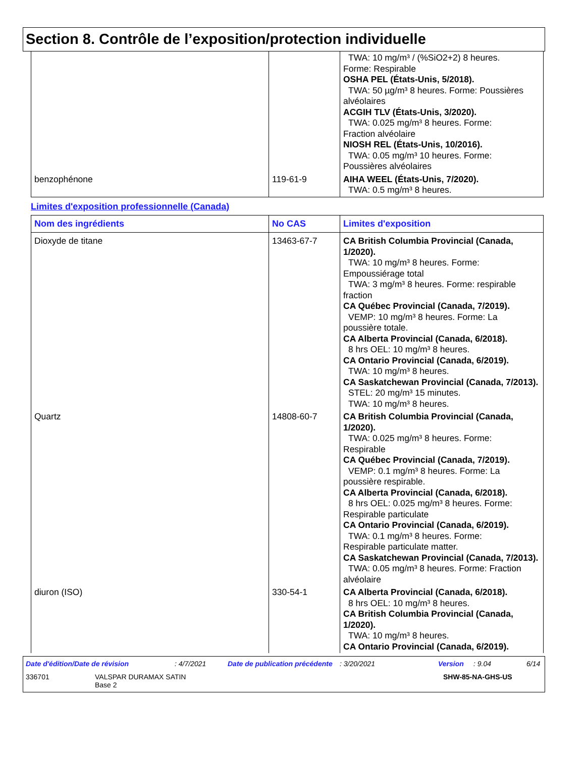Section 8. Contrôle de l’exposition/protection individuelle
| | | TWA: 10 mg/m³ / (%SiO2+2) 8 heures. Forme: Respirable OSHA PEL (États-Unis, 5/2018). TWA: 50 µg/m³ 8 heures. Forme: Poussières alvéolaires ACGIH TLV (États-Unis, 3/2020). TWA: 0.025 mg/m³ 8 heures. Forme: Fraction alvéolaire NIOSH REL (États-Unis, 10/2016). TWA: 0.05 mg/m³ 10 heures. Forme: Poussières alvéolaires |
| benzophénone | 119-61-9 | AIHA WEEL (États-Unis, 7/2020). TWA: 0.5 mg/m³ 8 heures. |
Limites d'exposition professionnelle (Canada)
| Nom des ingrédients | No CAS | Limites d'exposition |
| --- | --- | --- |
| Dioxyde de titane | 13463-67-7 | CA British Columbia Provincial (Canada, 1/2020). TWA: 10 mg/m³ 8 heures. Forme: Empoussiérage total TWA: 3 mg/m³ 8 heures. Forme: respirable fraction CA Québec Provincial (Canada, 7/2019). VEMP: 10 mg/m³ 8 heures. Forme: La poussière totale. CA Alberta Provincial (Canada, 6/2018). 8 hrs OEL: 10 mg/m³ 8 heures. CA Ontario Provincial (Canada, 6/2019). TWA: 10 mg/m³ 8 heures. CA Saskatchewan Provincial (Canada, 7/2013). STEL: 20 mg/m³ 15 minutes. TWA: 10 mg/m³ 8 heures. |
| Quartz | 14808-60-7 | CA British Columbia Provincial (Canada, 1/2020). TWA: 0.025 mg/m³ 8 heures. Forme: Respirable CA Québec Provincial (Canada, 7/2019). VEMP: 0.1 mg/m³ 8 heures. Forme: La poussière respirable. CA Alberta Provincial (Canada, 6/2018). 8 hrs OEL: 0.025 mg/m³ 8 heures. Forme: Respirable particulate CA Ontario Provincial (Canada, 6/2019). TWA: 0.1 mg/m³ 8 heures. Forme: Respirable particulate matter. CA Saskatchewan Provincial (Canada, 7/2013). TWA: 0.05 mg/m³ 8 heures. Forme: Fraction alvéolaire |
| diuron (ISO) | 330-54-1 | CA Alberta Provincial (Canada, 6/2018). 8 hrs OEL: 10 mg/m³ 8 heures. CA British Columbia Provincial (Canada, 1/2020). TWA: 10 mg/m³ 8 heures. CA Ontario Provincial (Canada, 6/2019). |
Date d'édition/Date de révision: 4/7/2021 Date de publication précédente: 3/20/2021 Version: 9.04 6/14
336701 VALSPAR DURAMAX SATIN
Base 2 SHW-85-NA-GHS-US